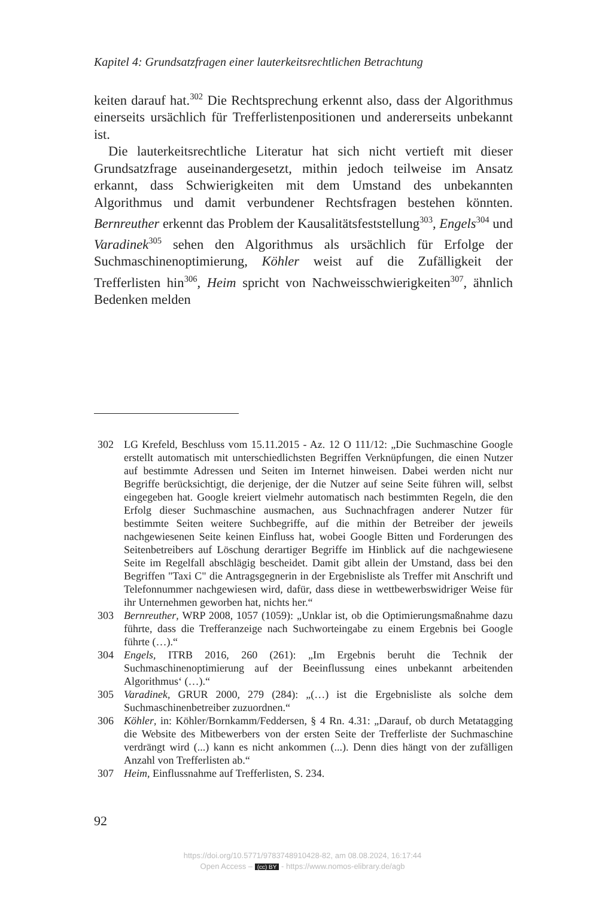Kapitel 4: Grundsatzfragen einer lauterkeitsrechtlichen Betrachtung
keiten darauf hat.<sup>302</sup> Die Rechtsprechung erkennt also, dass der Algorithmus einerseits ursächlich für Trefferlistenpositionen und andererseits unbekannt ist.
Die lauterkeitsrechtliche Literatur hat sich nicht vertieft mit dieser Grundsatzfrage auseinandergesetzt, mithin jedoch teilweise im Ansatz erkannt, dass Schwierigkeiten mit dem Umstand des unbekannten Algorithmus und damit verbundener Rechtsfragen bestehen könnten. Bernreuther erkennt das Problem der Kausalitätsfeststellung<sup>303</sup>, Engels<sup>304</sup> und Varadinek<sup>305</sup> sehen den Algorithmus als ursächlich für Erfolge der Suchmaschinenoptimierung, Köhler weist auf die Zufälligkeit der Trefferlisten hin<sup>306</sup>, Heim spricht von Nachweisschwierigkeiten<sup>307</sup>, ähnlich Bedenken melden
302 LG Krefeld, Beschluss vom 15.11.2015 - Az. 12 O 111/12: „Die Suchmaschine Google erstellt automatisch mit unterschiedlichsten Begriffen Verknüpfungen, die einen Nutzer auf bestimmte Adressen und Seiten im Internet hinweisen. Dabei werden nicht nur Begriffe berücksichtigt, die derjenige, der die Nutzer auf seine Seite führen will, selbst eingegeben hat. Google kreiert vielmehr automatisch nach bestimmten Regeln, die den Erfolg dieser Suchmaschine ausmachen, aus Suchnachfragen anderer Nutzer für bestimmte Seiten weitere Suchbegriffe, auf die mithin der Betreiber der jeweils nachgewiesenen Seite keinen Einfluss hat, wobei Google Bitten und Forderungen des Seitenbetreibers auf Löschung derartiger Begriffe im Hinblick auf die nachgewiesene Seite im Regelfall abschlägig bescheidet. Damit gibt allein der Umstand, dass bei den Begriffen "Taxi C" die Antragsgegnerin in der Ergebnisliste als Treffer mit Anschrift und Telefonnummer nachgewiesen wird, dafür, dass diese in wettbewerbswidriger Weise für ihr Unternehmen geworben hat, nichts her.“
303 Bernreuther, WRP 2008, 1057 (1059): „Unklar ist, ob die Optimierungsmaßnahme dazu führte, dass die Trefferanzeige nach Suchworteingabe zu einem Ergebnis bei Google führte (…).“
304 Engels, ITRB 2016, 260 (261): „Im Ergebnis beruht die Technik der Suchmaschinenoptimierung auf der Beeinflussung eines unbekannt arbeitenden Algorithmus‘ (…).“
305 Varadinek, GRUR 2000, 279 (284): „(…) ist die Ergebnisliste als solche dem Suchmaschinenbetreiber zuzuordnen.“
306 Köhler, in: Köhler/Bornkamm/Feddersen, § 4 Rn. 4.31: „Darauf, ob durch Metatagging die Website des Mitbewerbers von der ersten Seite der Trefferliste der Suchmaschine verdrängt wird (...) kann es nicht ankommen (...). Denn dies hängt von der zufälligen Anzahl von Trefferlisten ab.“
307 Heim, Einflussnahme auf Trefferlisten, S. 234.
92
https://doi.org/10.5771/9783748910428-82, am 08.08.2024, 16:17:44
Open Access – (cc) BY - https://www.nomos-elibrary.de/agb